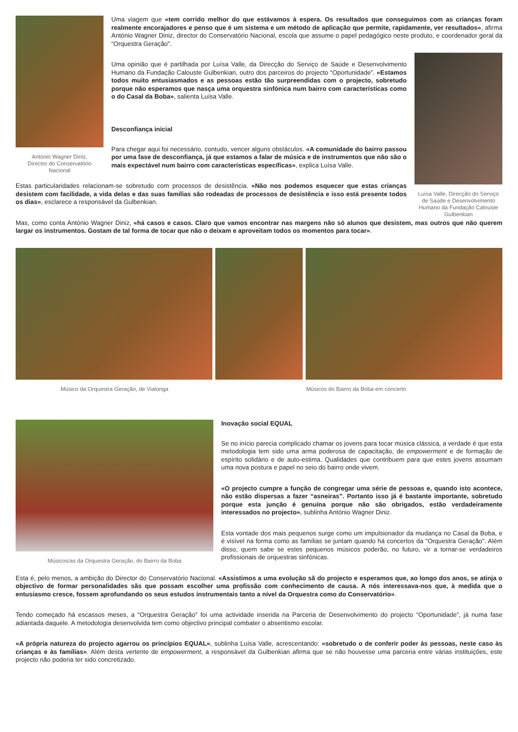António Wagner Diniz,
Director do Conservatório
Nacional
Uma viagem que «tem corrido melhor do que estávamos à espera. Os resultados que conseguimos com as crianças foram realmente encorajadores e penso que é um sistema e um método de aplicação que permite, rapidamente, ver resultados», afirma António Wagner Diniz, director do Conservatório Nacional, escola que assume o papel pedagógico neste produto, e coordenador geral da “Orquestra Geração”.
Luísa Valle, Direcção do Serviço de Saúde e Desenvolvimento Humano da Fundação Calouste Gulbenkian
Uma opinião que é partilhada por Luísa Valle, da Direcção do Serviço de Saúde e Desenvolvimento Humano da Fundação Calouste Gulbenkian, outro dos parceiros do projecto “Oportunidade”. «Estamos todos muito entusiasmados e as pessoas estão tão surpreendidas com o projecto, sobretudo porque não esperamos que nasça uma orquestra sinfónica num bairro com características como o do Casal da Boba», salienta Luísa Valle.
Desconfiança inicial
Para chegar aqui foi necessário, contudo, vencer alguns obstáculos. «A comunidade do bairro passou por uma fase de desconfiança, já que estamos a falar de música e de instrumentos que não são o mais expectável num bairro com características específicas», explica Luísa Valle.
Estas particularidades relacionam-se sobretudo com processos de desistência. «Não nos podemos esquecer que estas crianças desistem com facilidade, a vida delas e das suas famílias são rodeadas de processos de desistência e isso está presente todos os dias», esclarece a responsável da Gulbenkian.
Mas, como conta António Wagner Diniz, «há casos e casos. Claro que vamos encontrar nas margens não só alunos que desistem, mas outros que não querem largar os instrumentos. Gostam de tal forma de tocar que não o deixam e aproveitam todos os momentos para tocar».
Músico da Orquestra Geração, de Vialonga Músicos do Bairro da Boba em concerto
Músicos/as da Orquestra Geração, do Bairro da Boba
Inovação social EQUAL
Se no início parecia complicado chamar os jovens para tocar música clássica, a verdade é que esta metodologia tem sido uma arma poderosa de capacitação, de empowerment e de formação de espírito solidário e de auto-estima. Qualidades que contribuem para que estes jovens assumam uma nova postura e papel no seio do bairro onde vivem.
«O projecto cumpre a função de congregar uma série de pessoas e, quando isto acontece, não estão dispersas a fazer “asneiras”. Portanto isso já é bastante importante, sobretudo porque esta junção é genuína porque não são obrigados, estão verdadeiramente interessados no projecto», sublinha António Wagner Diniz.
Esta vontade dos mais pequenos surge como um impulsionador da mudança no Casal da Boba, e é visível na forma como as famílias se juntam quando há concertos da “Orquestra Geração”. Além disso, quem sabe se estes pequenos músicos poderão, no futuro, vir a tornar-se verdadeiros profissionais de orquestras sinfónicas.
Esta é, pelo menos, a ambição do Director do Conservatório Nacional. «Assistimos a uma evolução sã do projecto e esperamos que, ao longo dos anos, se atinja o objectivo de formar personalidades sãs que possam escolher uma profissão com conhecimento de causa. A nós interessava-nos que, à medida que o entusiasmo cresce, fossem aprofundando os seus estudos instrumentais tanto a nível da Orquestra como do Conservatório».
Tendo começado há escassos meses, a “Orquestra Geração” foi uma actividade inserida na Parceria de Desenvolvimento do projecto “Oportunidade”, já numa fase adiantada daquele. A metodologia desenvolvida tem como objectivo principal combater o absentismo escolar.
«A própria natureza do projecto agarrou os princípios EQUAL», sublinha Luísa Valle, acrescentando: «sobretudo o de conferir poder às pessoas, neste caso às crianças e às famílias». Além desta vertente de empowerment, a responsável da Gulbenkian afirma que se não houvesse uma parceria entre várias instituições, este projecto não poderia ter sido concretizado.